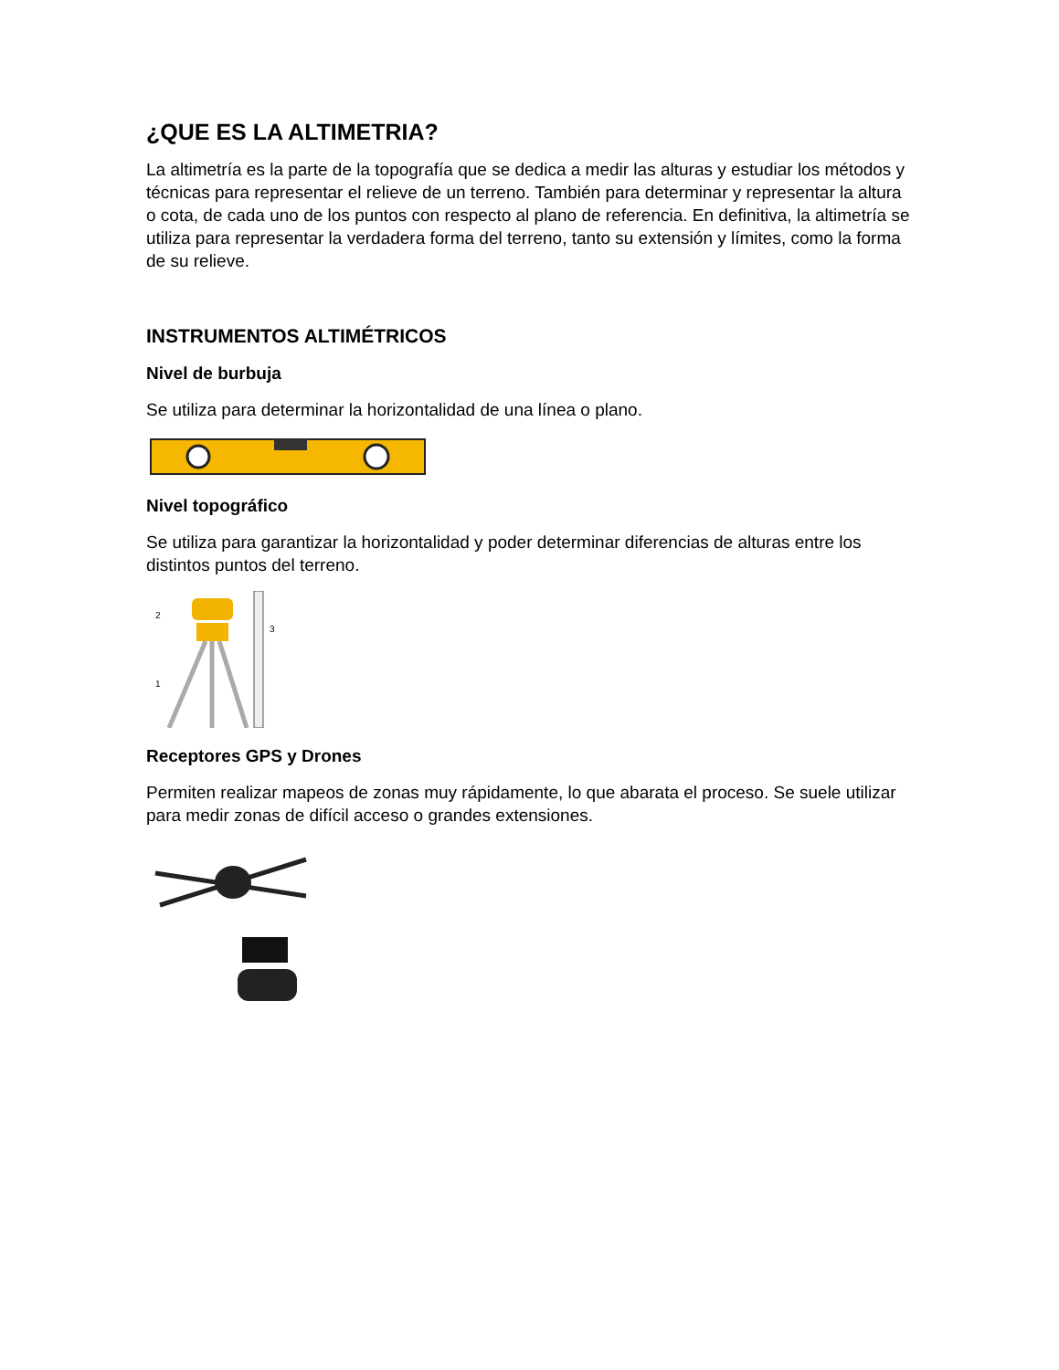¿QUE ES LA ALTIMETRIA?
La altimetría es la parte de la topografía que se dedica a medir las alturas y estudiar los métodos y técnicas para representar el relieve de un terreno. También para determinar y representar la altura o cota, de cada uno de los puntos con respecto al plano de referencia. En definitiva, la altimetría se utiliza para representar la verdadera forma del terreno, tanto su extensión y límites, como la forma de su relieve.
INSTRUMENTOS ALTIMÉTRICOS
Nivel de burbuja
Se utiliza para determinar la horizontalidad de una línea o plano.
Nivel topográfico
Se utiliza para garantizar la horizontalidad y poder determinar diferencias de alturas entre los distintos puntos del terreno.
2
3
1
Receptores GPS y Drones
Permiten realizar mapeos de zonas muy rápidamente, lo que abarata el proceso. Se suele utilizar para medir zonas de difícil acceso o grandes extensiones.